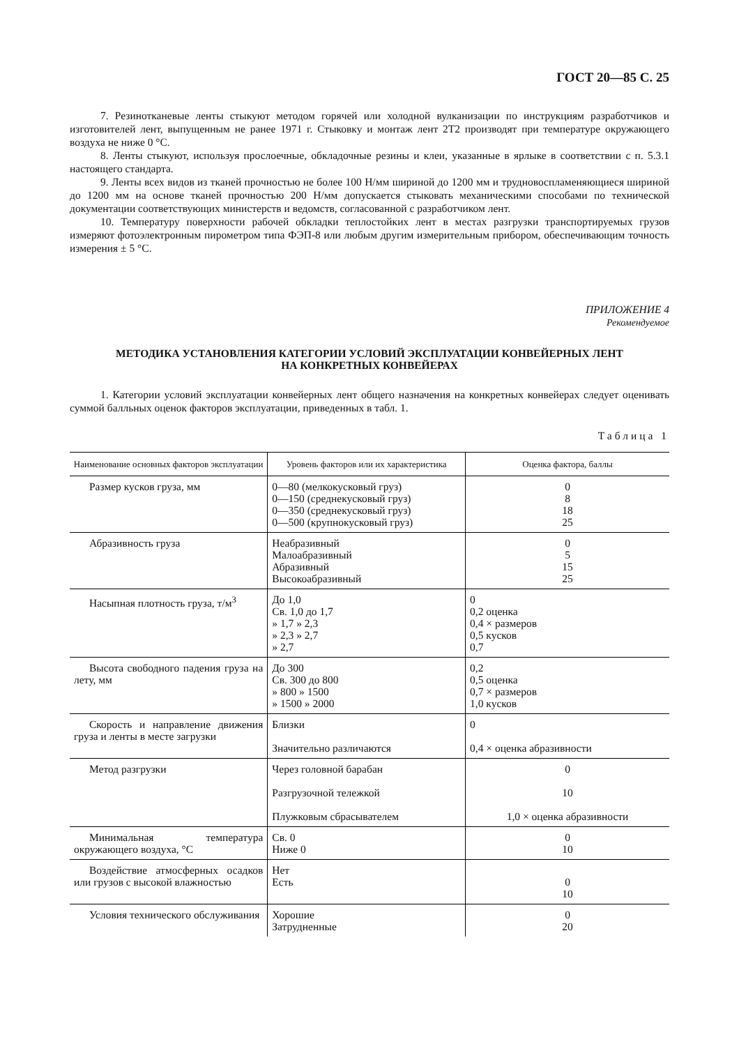ГОСТ 20—85 С. 25
7. Резинотканевые ленты стыкуют методом горячей или холодной вулканизации по инструкциям разработчиков и изготовителей лент, выпущенным не ранее 1971 г. Стыковку и монтаж лент 2Т2 производят при температуре окружающего воздуха не ниже 0 °С.
8. Ленты стыкуют, используя прослоечные, обкладочные резины и клеи, указанные в ярлыке в соответствии с п. 5.3.1 настоящего стандарта.
9. Ленты всех видов из тканей прочностью не более 100 Н/мм шириной до 1200 мм и трудновоспламеняющиеся шириной до 1200 мм на основе тканей прочностью 200 Н/мм допускается стыковать механическими способами по технической документации соответствующих министерств и ведомств, согласованной с разработчиком лент.
10. Температуру поверхности рабочей обкладки теплостойких лент в местах разгрузки транспортируемых грузов измеряют фотоэлектронным пирометром типа ФЭП-8 или любым другим измерительным прибором, обеспечивающим точность измерения ± 5 °С.
ПРИЛОЖЕНИЕ 4
Рекомендуемое
МЕТОДИКА УСТАНОВЛЕНИЯ КАТЕГОРИИ УСЛОВИЙ ЭКСПЛУАТАЦИИ КОНВЕЙЕРНЫХ ЛЕНТ
НА КОНКРЕТНЫХ КОНВЕЙЕРАХ
1. Категории условий эксплуатации конвейерных лент общего назначения на конкретных конвейерах следует оценивать суммой балльных оценок факторов эксплуатации, приведенных в табл. 1.
Таблица 1
| Наименование основных факторов эксплуатации | Уровень факторов или их характеристика | Оценка фактора, баллы |
| --- | --- | --- |
| Размер кусков груза, мм | 0—80 (мелкокусковый груз) 0—150 (среднекусковый груз) 0—350 (среднекусковый груз) 0—500 (крупнокусковый груз) | 0 8 18 25 |
| Абразивность груза | Неабразивный Малоабразивный Абразивный Высокоабразивный | 0 5 15 25 |
| Насыпная плотность груза, т/м<sup>3</sup> | До 1,0 Св. 1,0 до 1,7 » 1,7 » 2,3 » 2,3 » 2,7 » 2,7 | 0 0,2 оценка 0,4 × размеров 0,5 кусков 0,7 |
| Высота свободного падения груза на лету, мм | До 300 Св. 300 до 800 » 800 » 1500 » 1500 » 2000 | 0,2 0,5 оценка 0,7 × размеров 1,0 кусков |
| Скорость и направление движения груза и ленты в месте загрузки | Близки Значительно различаются | 0 0,4 × оценка абразивности |
| Метод разгрузки | Через головной барабан Разгрузочной тележкой Плужковым сбрасывателем | 0 10 1,0 × оценка абразивности |
| Минимальная температура окружающего воздуха, °С | Св. 0 Ниже 0 | 0 10 |
| Воздействие атмосферных осадков или грузов с высокой влажностью | Нет Есть | 0 10 |
| Условия технического обслуживания | Хорошие Затрудненные | 0 20 |